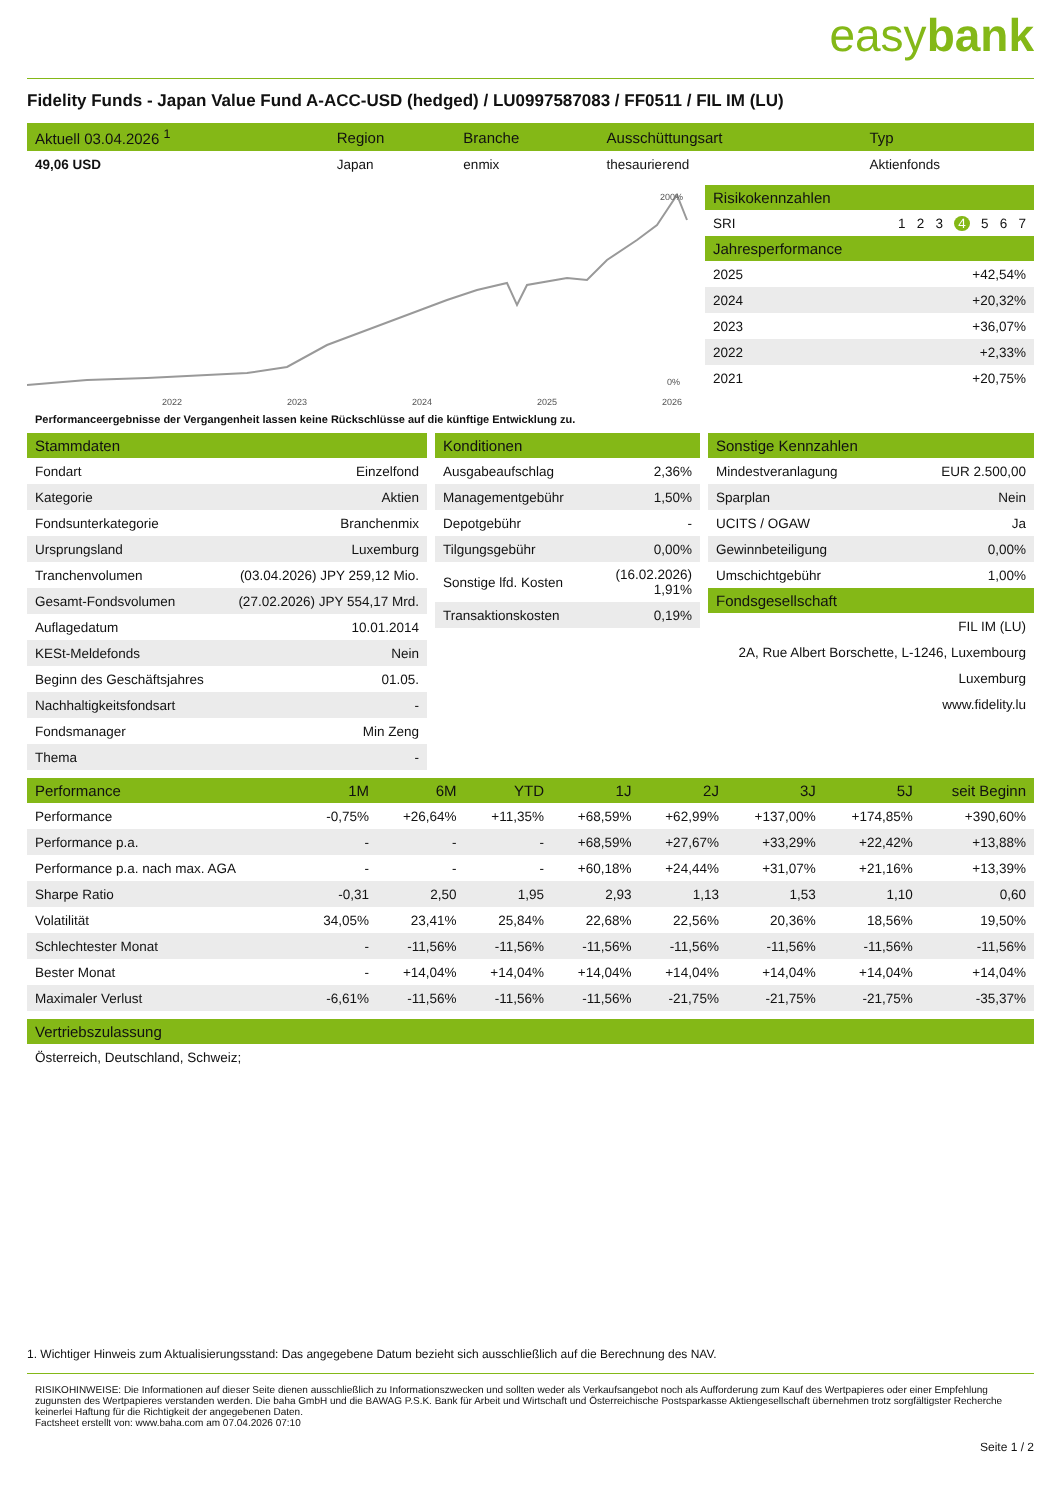easybank
Fidelity Funds - Japan Value Fund A-ACC-USD (hedged) / LU0997587083 / FF0511 / FIL IM (LU)
| Aktuell 03.04.2026 <sup>1</sup> | Region | Branche | Ausschüttungsart | Typ |
| --- | --- | --- | --- | --- |
| 49,06 USD | Japan | enmix | thesaurierend | Aktienfonds |
2022
2023
2024
2025
2026
200%
0%
Performanceergebnisse der Vergangenheit lassen keine Rückschlüsse auf die künftige Entwicklung zu.
| Risikokennzahlen | |
| --- | --- |
| SRI | 1 2 3 4 5 6 7 |
| Jahresperformance | |
| --- | --- |
| 2025 | +42,54% |
| 2024 | +20,32% |
| 2023 | +36,07% |
| 2022 | +2,33% |
| 2021 | +20,75% |
| Stammdaten | |
| --- | --- |
| Fondart | Einzelfond |
| Kategorie | Aktien |
| Fondsunterkategorie | Branchenmix |
| Ursprungsland | Luxemburg |
| Tranchenvolumen | (03.04.2026) JPY 259,12 Mio. |
| Gesamt-Fondsvolumen | (27.02.2026) JPY 554,17 Mrd. |
| Auflagedatum | 10.01.2014 |
| KESt-Meldefonds | Nein |
| Beginn des Geschäftsjahres | 01.05. |
| Nachhaltigkeitsfondsart | - |
| Fondsmanager | Min Zeng |
| Thema | - |
| Konditionen | |
| --- | --- |
| Ausgabeaufschlag | 2,36% |
| Managementgebühr | 1,50% |
| Depotgebühr | - |
| Tilgungsgebühr | 0,00% |
| Sonstige lfd. Kosten | (16.02.2026) 1,91% |
| Transaktionskosten | 0,19% |
| Sonstige Kennzahlen | |
| --- | --- |
| Mindestveranlagung | EUR 2.500,00 |
| Sparplan | Nein |
| UCITS / OGAW | Ja |
| Gewinnbeteiligung | 0,00% |
| Umschichtgebühr | 1,00% |
| Fondsgesellschaft |
| --- |
| FIL IM (LU) |
| 2A, Rue Albert Borschette, L-1246, Luxembourg |
| Luxemburg |
| www.fidelity.lu |
| Performance | 1M | 6M | YTD | 1J | 2J | 3J | 5J | seit Beginn |
| --- | --- | --- | --- | --- | --- | --- | --- | --- |
| Performance | -0,75% | +26,64% | +11,35% | +68,59% | +62,99% | +137,00% | +174,85% | +390,60% |
| Performance p.a. | - | - | - | +68,59% | +27,67% | +33,29% | +22,42% | +13,88% |
| Performance p.a. nach max. AGA | - | - | - | +60,18% | +24,44% | +31,07% | +21,16% | +13,39% |
| Sharpe Ratio | -0,31 | 2,50 | 1,95 | 2,93 | 1,13 | 1,53 | 1,10 | 0,60 |
| Volatilität | 34,05% | 23,41% | 25,84% | 22,68% | 22,56% | 20,36% | 18,56% | 19,50% |
| Schlechtester Monat | - | -11,56% | -11,56% | -11,56% | -11,56% | -11,56% | -11,56% | -11,56% |
| Bester Monat | - | +14,04% | +14,04% | +14,04% | +14,04% | +14,04% | +14,04% | +14,04% |
| Maximaler Verlust | -6,61% | -11,56% | -11,56% | -11,56% | -21,75% | -21,75% | -21,75% | -35,37% |
| Vertriebszulassung |
| --- |
| Österreich, Deutschland, Schweiz; |
1. Wichtiger Hinweis zum Aktualisierungsstand: Das angegebene Datum bezieht sich ausschließlich auf die Berechnung des NAV.
RISIKOHINWEISE: Die Informationen auf dieser Seite dienen ausschließlich zu Informationszwecken und sollten weder als Verkaufsangebot noch als Aufforderung zum Kauf des Wertpapieres oder einer Empfehlung zugunsten des Wertpapieres verstanden werden. Die baha GmbH und die BAWAG P.S.K. Bank für Arbeit und Wirtschaft und Österreichische Postsparkasse Aktiengesellschaft übernehmen trotz sorgfältigster Recherche keinerlei Haftung für die Richtigkeit der angegebenen Daten.
Factsheet erstellt von: www.baha.com am 07.04.2026 07:10
Seite 1 / 2